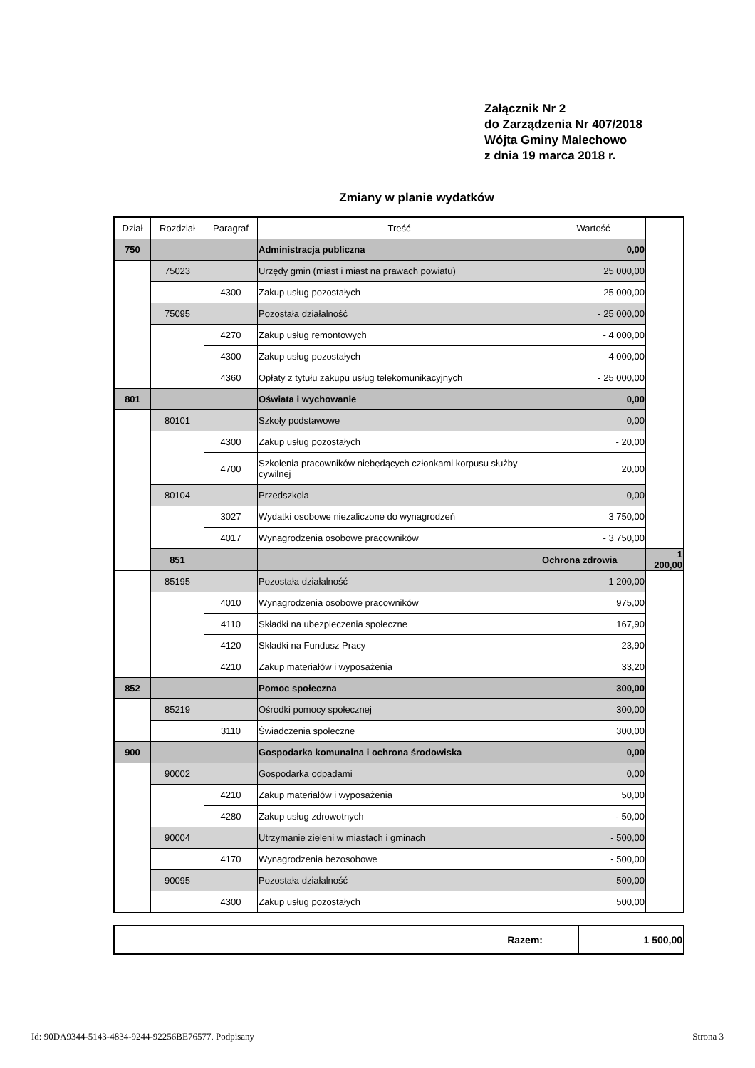Załącznik Nr 2
do Zarządzenia Nr 407/2018
Wójta Gminy Malechowo
z dnia 19 marca 2018 r.
Zmiany w planie wydatków
| Dział | Rozdział | Paragraf | Treść | Wartość | |
| --- | --- | --- | --- | --- | --- |
| 750 | | | Administracja publiczna | 0,00 | |
| | 75023 | | Urzędy gmin (miast i miast na prawach powiatu) | 25 000,00 | |
| | | 4300 | Zakup usług pozostałych | 25 000,00 | |
| | 75095 | | Pozostała działalność | - 25 000,00 | |
| | | 4270 | Zakup usług remontowych | - 4 000,00 | |
| | | 4300 | Zakup usług pozostałych | 4 000,00 | |
| | | 4360 | Opłaty z tytułu zakupu usług telekomunikacyjnych | - 25 000,00 | |
| 801 | | | Oświata i wychowanie | 0,00 | |
| | 80101 | | Szkoły podstawowe | 0,00 | |
| | | 4300 | Zakup usług pozostałych | - 20,00 | |
| | | 4700 | Szkolenia pracowników niebędących członkami korpusu służby cywilnej | 20,00 | |
| | 80104 | | Przedszkola | 0,00 | |
| | | 3027 | Wydatki osobowe niezaliczone do wynagrodzeń | 3 750,00 | |
| | | 4017 | Wynagrodzenia osobowe pracowników | - 3 750,00 | |
| | 851 | | | Ochrona zdrowia | 1 200,00 |
| | 85195 | | Pozostała działalność | 1 200,00 | |
| | | 4010 | Wynagrodzenia osobowe pracowników | 975,00 | |
| | | 4110 | Składki na ubezpieczenia społeczne | 167,90 | |
| | | 4120 | Składki na Fundusz Pracy | 23,90 | |
| | | 4210 | Zakup materiałów i wyposażenia | 33,20 | |
| 852 | | | Pomoc społeczna | 300,00 | |
| | 85219 | | Ośrodki pomocy społecznej | 300,00 | |
| | | 3110 | Świadczenia społeczne | 300,00 | |
| 900 | | | Gospodarka komunalna i ochrona środowiska | 0,00 | |
| | 90002 | | Gospodarka odpadami | 0,00 | |
| | | 4210 | Zakup materiałów i wyposażenia | 50,00 | |
| | | 4280 | Zakup usług zdrowotnych | - 50,00 | |
| | 90004 | | Utrzymanie zieleni w miastach i gminach | - 500,00 | |
| | | 4170 | Wynagrodzenia bezosobowe | - 500,00 | |
| | 90095 | | Pozostała działalność | 500,00 | |
| | | 4300 | Zakup usług pozostałych | 500,00 | |
| Razem: | 1 500,00 |
Id: 90DA9344-5143-4834-9244-92256BE76577. Podpisany Strona 3